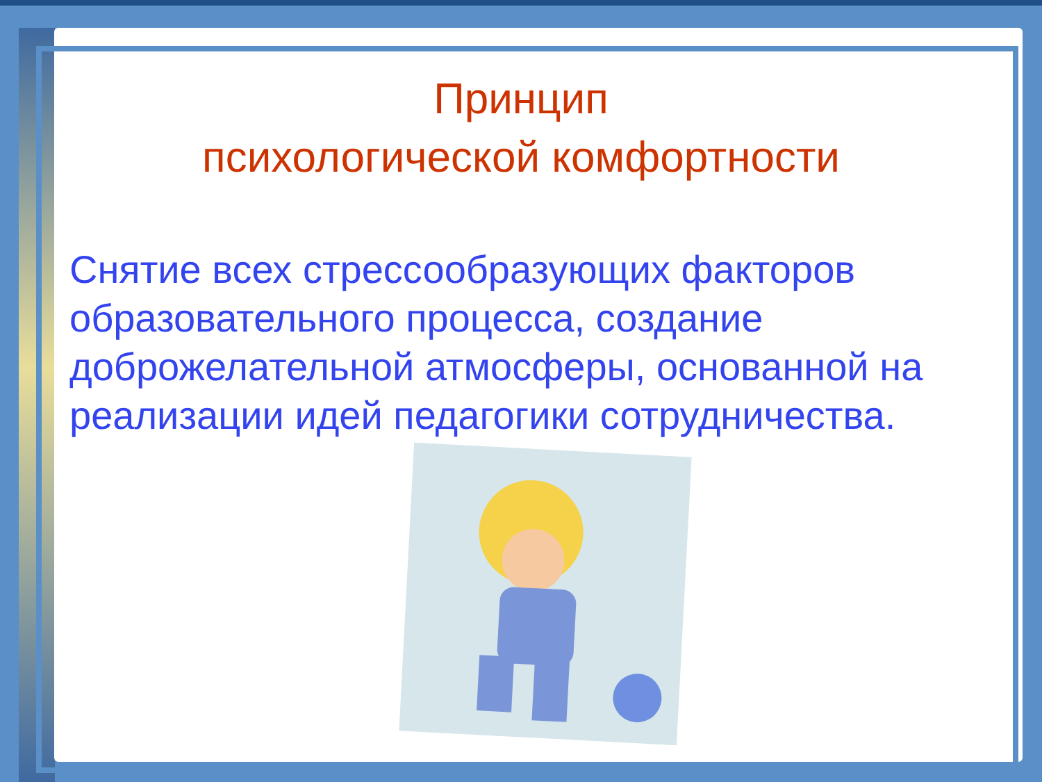Принцип
психологической комфортности
Снятие всех стрессообразующих факторов образовательного процесса, создание доброжелательной атмосферы, основанной на реализации идей педагогики сотрудничества.